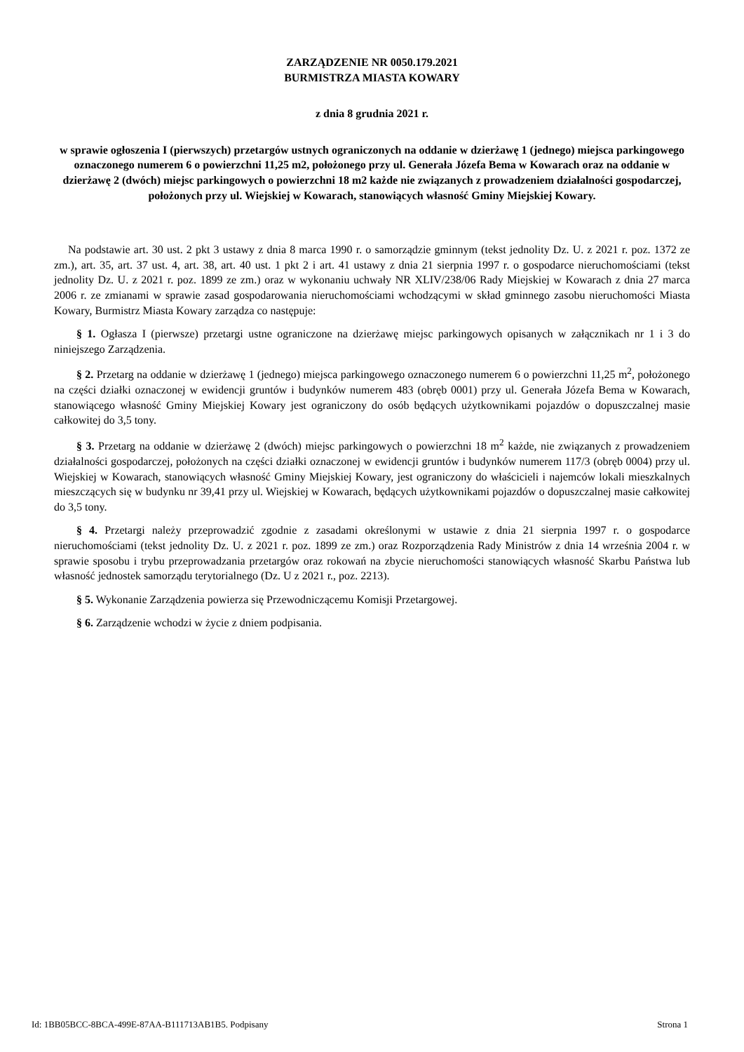ZARZĄDZENIE NR 0050.179.2021
BURMISTRZA MIASTA KOWARY
z dnia 8 grudnia 2021 r.
w sprawie ogłoszenia I (pierwszych) przetargów ustnych ograniczonych na oddanie w dzierżawę 1 (jednego) miejsca parkingowego oznaczonego numerem 6 o powierzchni 11,25 m2, położonego przy ul. Generała Józefa Bema w Kowarach oraz na oddanie w dzierżawę 2 (dwóch) miejsc parkingowych o powierzchni 18 m2 każde nie związanych z prowadzeniem działalności gospodarczej, położonych przy ul. Wiejskiej w Kowarach, stanowiących własność Gminy Miejskiej Kowary.
Na podstawie art. 30 ust. 2 pkt 3 ustawy z dnia 8 marca 1990 r. o samorządzie gminnym (tekst jednolity Dz. U. z 2021 r. poz. 1372 ze zm.), art. 35, art. 37 ust. 4, art. 38, art. 40 ust. 1 pkt 2 i art. 41 ustawy z dnia 21 sierpnia 1997 r. o gospodarce nieruchomościami (tekst jednolity Dz. U. z 2021 r. poz. 1899 ze zm.) oraz w wykonaniu uchwały NR XLIV/238/06 Rady Miejskiej w Kowarach z dnia 27 marca 2006 r. ze zmianami w sprawie zasad gospodarowania nieruchomościami wchodzącymi w skład gminnego zasobu nieruchomości Miasta Kowary, Burmistrz Miasta Kowary zarządza co następuje:
§ 1. Ogłasza I (pierwsze) przetargi ustne ograniczone na dzierżawę miejsc parkingowych opisanych w załącznikach nr 1 i 3 do niniejszego Zarządzenia.
§ 2. Przetarg na oddanie w dzierżawę 1 (jednego) miejsca parkingowego oznaczonego numerem 6 o powierzchni 11,25 m<sup>2</sup>, położonego na części działki oznaczonej w ewidencji gruntów i budynków numerem 483 (obręb 0001) przy ul. Generała Józefa Bema w Kowarach, stanowiącego własność Gminy Miejskiej Kowary jest ograniczony do osób będących użytkownikami pojazdów o dopuszczalnej masie całkowitej do 3,5 tony.
§ 3. Przetarg na oddanie w dzierżawę 2 (dwóch) miejsc parkingowych o powierzchni 18 m<sup>2</sup> każde, nie związanych z prowadzeniem działalności gospodarczej, położonych na części działki oznaczonej w ewidencji gruntów i budynków numerem 117/3 (obręb 0004) przy ul. Wiejskiej w Kowarach, stanowiących własność Gminy Miejskiej Kowary, jest ograniczony do właścicieli i najemców lokali mieszkalnych mieszczących się w budynku nr 39,41 przy ul. Wiejskiej w Kowarach, będących użytkownikami pojazdów o dopuszczalnej masie całkowitej do 3,5 tony.
§ 4. Przetargi należy przeprowadzić zgodnie z zasadami określonymi w ustawie z dnia 21 sierpnia 1997 r. o gospodarce nieruchomościami (tekst jednolity Dz. U. z 2021 r. poz. 1899 ze zm.) oraz Rozporządzenia Rady Ministrów z dnia 14 września 2004 r. w sprawie sposobu i trybu przeprowadzania przetargów oraz rokowań na zbycie nieruchomości stanowiących własność Skarbu Państwa lub własność jednostek samorządu terytorialnego (Dz. U z 2021 r., poz. 2213).
§ 5. Wykonanie Zarządzenia powierza się Przewodniczącemu Komisji Przetargowej.
§ 6. Zarządzenie wchodzi w życie z dniem podpisania.
Id: 1BB05BCC-8BCA-499E-87AA-B111713AB1B5. Podpisany Strona 1